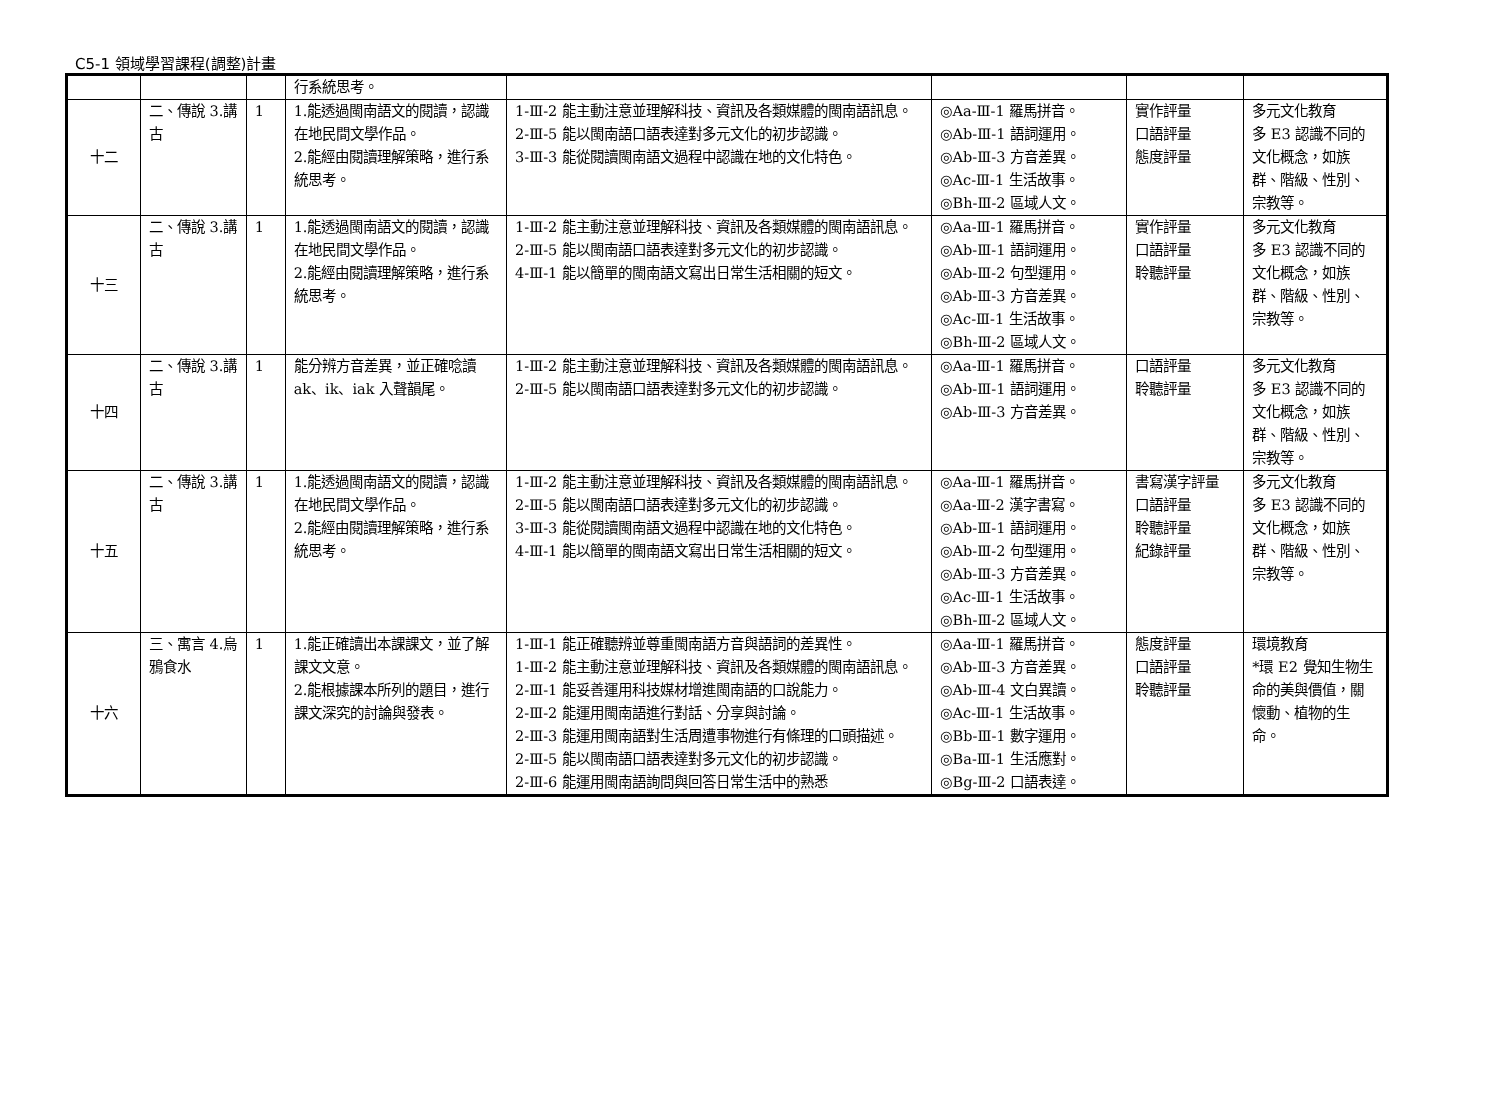C5-1 領域學習課程(調整)計畫
| | | | 行系統思考。 | | | | |
| 十二 | 二、傳說 3.講古 | 1 | 1.能透過閩南語文的閱讀，認識在地民間文學作品。 2.能經由閱讀理解策略，進行系統思考。 | 1-Ⅲ-2 能主動注意並理解科技、資訊及各類媒體的閩南語訊息。 2-Ⅲ-5 能以閩南語口語表達對多元文化的初步認識。 3-Ⅲ-3 能從閱讀閩南語文過程中認識在地的文化特色。 | ◎Aa-Ⅲ-1 羅馬拼音。 ◎Ab-Ⅲ-1 語詞運用。 ◎Ab-Ⅲ-3 方音差異。 ◎Ac-Ⅲ-1 生活故事。 ◎Bh-Ⅲ-2 區域人文。 | 實作評量 口語評量 態度評量 | 多元文化教育 多 E3 認識不同的文化概念，如族群、階級、性別、宗教等。 |
| 十三 | 二、傳說 3.講古 | 1 | 1.能透過閩南語文的閱讀，認識在地民間文學作品。 2.能經由閱讀理解策略，進行系統思考。 | 1-Ⅲ-2 能主動注意並理解科技、資訊及各類媒體的閩南語訊息。 2-Ⅲ-5 能以閩南語口語表達對多元文化的初步認識。 4-Ⅲ-1 能以簡單的閩南語文寫出日常生活相關的短文。 | ◎Aa-Ⅲ-1 羅馬拼音。 ◎Ab-Ⅲ-1 語詞運用。 ◎Ab-Ⅲ-2 句型運用。 ◎Ab-Ⅲ-3 方音差異。 ◎Ac-Ⅲ-1 生活故事。 ◎Bh-Ⅲ-2 區域人文。 | 實作評量 口語評量 聆聽評量 | 多元文化教育 多 E3 認識不同的文化概念，如族群、階級、性別、宗教等。 |
| 十四 | 二、傳說 3.講古 | 1 | 能分辨方音差異，並正確唸讀 ak、ik、iak 入聲韻尾。 | 1-Ⅲ-2 能主動注意並理解科技、資訊及各類媒體的閩南語訊息。 2-Ⅲ-5 能以閩南語口語表達對多元文化的初步認識。 | ◎Aa-Ⅲ-1 羅馬拼音。 ◎Ab-Ⅲ-1 語詞運用。 ◎Ab-Ⅲ-3 方音差異。 | 口語評量 聆聽評量 | 多元文化教育 多 E3 認識不同的文化概念，如族群、階級、性別、宗教等。 |
| 十五 | 二、傳說 3.講古 | 1 | 1.能透過閩南語文的閱讀，認識在地民間文學作品。 2.能經由閱讀理解策略，進行系統思考。 | 1-Ⅲ-2 能主動注意並理解科技、資訊及各類媒體的閩南語訊息。 2-Ⅲ-5 能以閩南語口語表達對多元文化的初步認識。 3-Ⅲ-3 能從閱讀閩南語文過程中認識在地的文化特色。 4-Ⅲ-1 能以簡單的閩南語文寫出日常生活相關的短文。 | ◎Aa-Ⅲ-1 羅馬拼音。 ◎Aa-Ⅲ-2 漢字書寫。 ◎Ab-Ⅲ-1 語詞運用。 ◎Ab-Ⅲ-2 句型運用。 ◎Ab-Ⅲ-3 方音差異。 ◎Ac-Ⅲ-1 生活故事。 ◎Bh-Ⅲ-2 區域人文。 | 書寫漢字評量 口語評量 聆聽評量 紀錄評量 | 多元文化教育 多 E3 認識不同的文化概念，如族群、階級、性別、宗教等。 |
| 十六 | 三、寓言 4.烏鴉食水 | 1 | 1.能正確讀出本課課文，並了解課文文意。 2.能根據課本所列的題目，進行課文深究的討論與發表。 | 1-Ⅲ-1 能正確聽辨並尊重閩南語方音與語詞的差異性。 1-Ⅲ-2 能主動注意並理解科技、資訊及各類媒體的閩南語訊息。 2-Ⅲ-1 能妥善運用科技媒材增進閩南語的口說能力。 2-Ⅲ-2 能運用閩南語進行對話、分享與討論。 2-Ⅲ-3 能運用閩南語對生活周遭事物進行有條理的口頭描述。 2-Ⅲ-5 能以閩南語口語表達對多元文化的初步認識。 2-Ⅲ-6 能運用閩南語詢問與回答日常生活中的熟悉 | ◎Aa-Ⅲ-1 羅馬拼音。 ◎Ab-Ⅲ-3 方音差異。 ◎Ab-Ⅲ-4 文白異讀。 ◎Ac-Ⅲ-1 生活故事。 ◎Bb-Ⅲ-1 數字運用。 ◎Ba-Ⅲ-1 生活應對。 ◎Bg-Ⅲ-2 口語表達。 | 態度評量 口語評量 聆聽評量 | 環境教育 *環 E2 覺知生物生命的美與價值，關懷動、植物的生命。 |